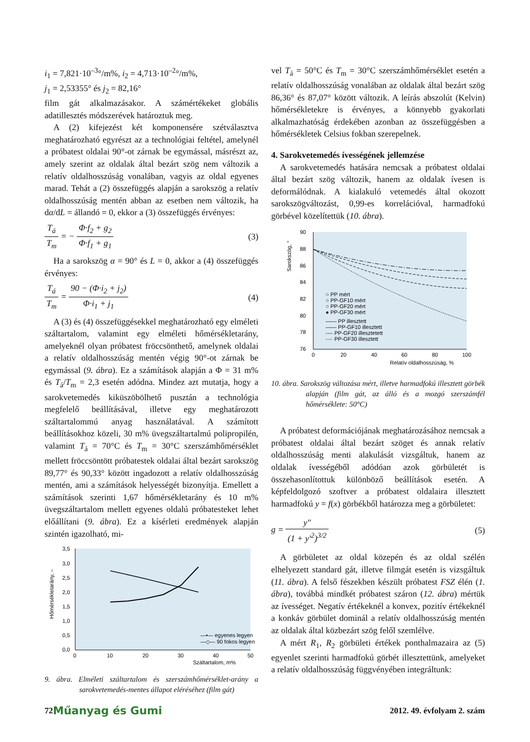i<sub>1</sub> = 7,821·10<sup>–3</sup>°/m%, i<sub>2</sub> = 4,713·10<sup>–2</sup>°/m%,
j<sub>1</sub> = 2,53355° és j<sub>2</sub> = 82,16°
film gát alkalmazásakor. A számértékeket globális adatillesztés módszerévek határoztuk meg.
A (2) kifejezést két komponensére szétválasztva meghatározható egyrészt az a technológiai feltétel, amelynél a próbatest oldalai 90°-ot zárnak be egymással, másrészt az, amely szerint az oldalak által bezárt szög nem változik a relatív oldalhosszúság vonalában, vagyis az oldal egyenes marad. Tehát a (2) összefüggés alapján a sarokszög a relatív oldalhosszúság mentén abban az esetben nem változik, ha dα/dL = állandó = 0, ekkor a (3) összefüggés érvényes:
T<sub>á</sub> T<sub>m</sub> = − Φ·f<sub>2</sub> + g<sub>2</sub> Φ·f<sub>1</sub> + g<sub>1</sub> (3)
Ha a sarokszög α = 90° és L = 0, akkor a (4) összefüggés érvényes:
T<sub>á</sub> T<sub>m</sub> = 90 − (Φ·i<sub>2</sub> + j<sub>2</sub>) Φ·i<sub>1</sub> + j<sub>1</sub>
(4)
A (3) és (4) összefüggésekkel meghatározható egy elméleti száltartalom, valamint egy elméleti hőmérsékletarány, amelyeknél olyan próbatest fröccsönthető, amelynek oldalai a relatív oldalhosszúság mentén végig 90°-ot zárnak be egymással (9. ábra). Ez a számítások alapján a Φ = 31 m% és T<sub>á</sub>/T<sub>m</sub> = 2,3 esetén adódna. Mindez azt mutatja, hogy a sarokvetemedés kiküszöbölhető pusztán a technológia megfelelő beállításával, illetve egy meghatározott száltartalommú anyag használatával. A számított beállításokhoz közeli, 30 m% üvegszáltartalmú polipropilén, valamint T<sub>á</sub> = 70°C és T<sub>m</sub> = 30°C szerszámhőmérséklet mellett fröccsöntött próbatestek oldalai által bezárt sarokszög 89,77° és 90,33° között ingadozott a relatív oldalhosszúság mentén, ami a számítások helyességét bizonyítja. Emellett a számítások szerinti 1,67 hőmérsékletarány és 10 m% üvegszáltartalom mellett egyenes oldalú próbatesteket lehet előállítani (9. ábra). Ez a kísérleti eredmények alapján szintén igazolható, mi-
3,5
3,0
2,5
2,0
1,5
1,0
0,5
0,0
0
10
20
30
40
50
Száltartalom, m%
Hőmérsékletarány, –
—•— egyenes legyen
—◇— 90 fokos legyen
9. ábra. Elméleti száltartalom és szerszámhőmérséklet-arány a sarokvetemedés-mentes állapot eléréséhez (film gát)
vel T<sub>á</sub> = 50°C és T<sub>m</sub> = 30°C szerszámhőmérséklet esetén a relatív oldalhosszúság vonalában az oldalak által bezárt szög 86,36° és 87,07° között változik. A leírás abszolút (Kelvin) hőmérsékletekre is érvényes, a könnyebb gyakorlati alkalmazhatóság érdekében azonban az összefüggésben a hőmérsékletek Celsius fokban szerepelnek.
4. Sarokvetemedés ívességének jellemzése
A sarokvetemedés hatására nemcsak a próbatest oldalai által bezárt szög változik, hanem az oldalak ívesen is deformálódnak. A kialakuló vetemedés által okozott sarokszögváltozást, 0,99-es korrelációval, harmadfokú görbével közelítettük (10. ábra).
90
88
86
84
82
80
78
76
0
20
40
60
80
100
Relatív oldalhosszúság, %
Sarokszög, °
○ PP mért
○ PP-GF10 mért
○ PP-GF20 mért
● PP-GF30 mért
—— PP illesztett
—— PP-GF10 illesztett
---- PP-GF20 illesztetett
-·-· PP-GF30 illesztett
10. ábra. Sarokszög változása mért, illetve harmadfokú illesztett görbék alapján (film gát, az álló és a mozgó szerszámfél hőmérséklete: 50°C)
A próbatest deformációjának meghatározásához nemcsak a próbatest oldalai által bezárt szöget és annak relatív oldalhosszúság menti alakulását vizsgáltuk, hanem az oldalak ívességéből adódóan azok görbületét is összehasonlítottuk különböző beállítások esetén. A képfeldolgozó szoftver a próbatest oldalaira illesztett harmadfokú y = f(x) görbékből határozza meg a görbületet:
g = y″ (1 + y′<sup>2</sup>)<sup>3/2</sup> (5)
A görbületet az oldal közepén és az oldal szélén elhelyezett standard gát, illetve filmgát esetén is vizsgáltuk (11. ábra). A felső fészekben készült próbatest FSZ élén (1. ábra), továbbá mindkét próbatest száron (12. ábra) mértük az ívességet. Negatív értékeknél a konvex, pozitív értékeknél a konkáv görbület dominál a relatív oldalhosszúság mentén az oldalak által közbezárt szög felől szemlélve.
A mért R<sub>1</sub>, R<sub>2</sub> görbületi értékek ponthalmazaira az (5) egyenlet szerinti harmadfokú görbét illesztettünk, amelyeket a relatív oldalhosszúság függvényében integráltunk:
72 Műanyag és Gumi 2012. 49. évfolyam 2. szám